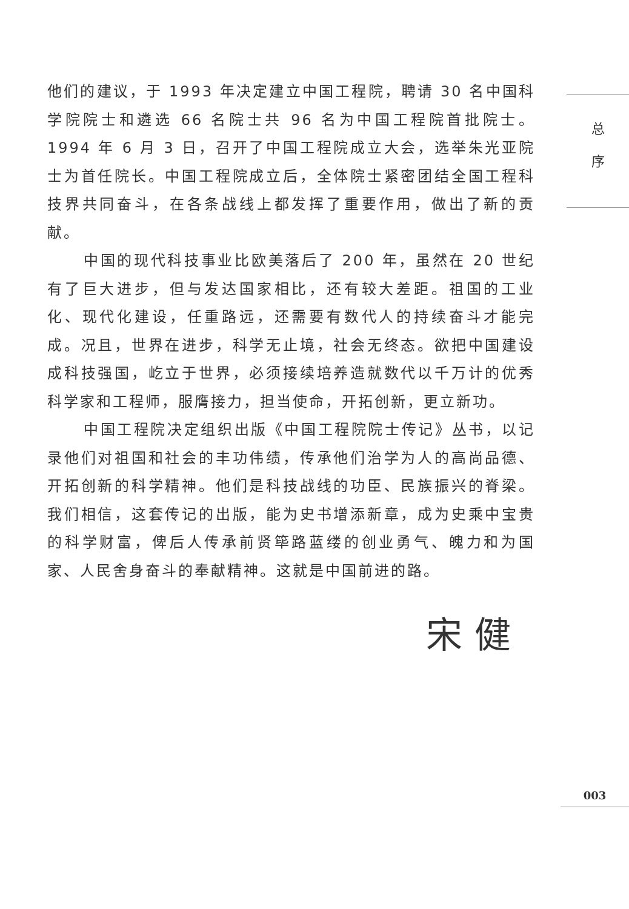他们的建议，于 1993 年决定建立中国工程院，聘请 30 名中国科学院院士和遴选 66 名院士共 96 名为中国工程院首批院士。1994 年 6 月 3 日，召开了中国工程院成立大会，选举朱光亚院士为首任院长。中国工程院成立后，全体院士紧密团结全国工程科技界共同奋斗，在各条战线上都发挥了重要作用，做出了新的贡献。
中国的现代科技事业比欧美落后了 200 年，虽然在 20 世纪有了巨大进步，但与发达国家相比，还有较大差距。祖国的工业化、现代化建设，任重路远，还需要有数代人的持续奋斗才能完成。况且，世界在进步，科学无止境，社会无终态。欲把中国建设成科技强国，屹立于世界，必须接续培养造就数代以千万计的优秀科学家和工程师，服膺接力，担当使命，开拓创新，更立新功。
中国工程院决定组织出版《中国工程院院士传记》丛书，以记录他们对祖国和社会的丰功伟绩，传承他们治学为人的高尚品德、开拓创新的科学精神。他们是科技战线的功臣、民族振兴的脊梁。我们相信，这套传记的出版，能为史书增添新章，成为史乘中宝贵的科学财富，俾后人传承前贤筚路蓝缕的创业勇气、魄力和为国家、人民舍身奋斗的奉献精神。这就是中国前进的路。
宋健
总
序
003